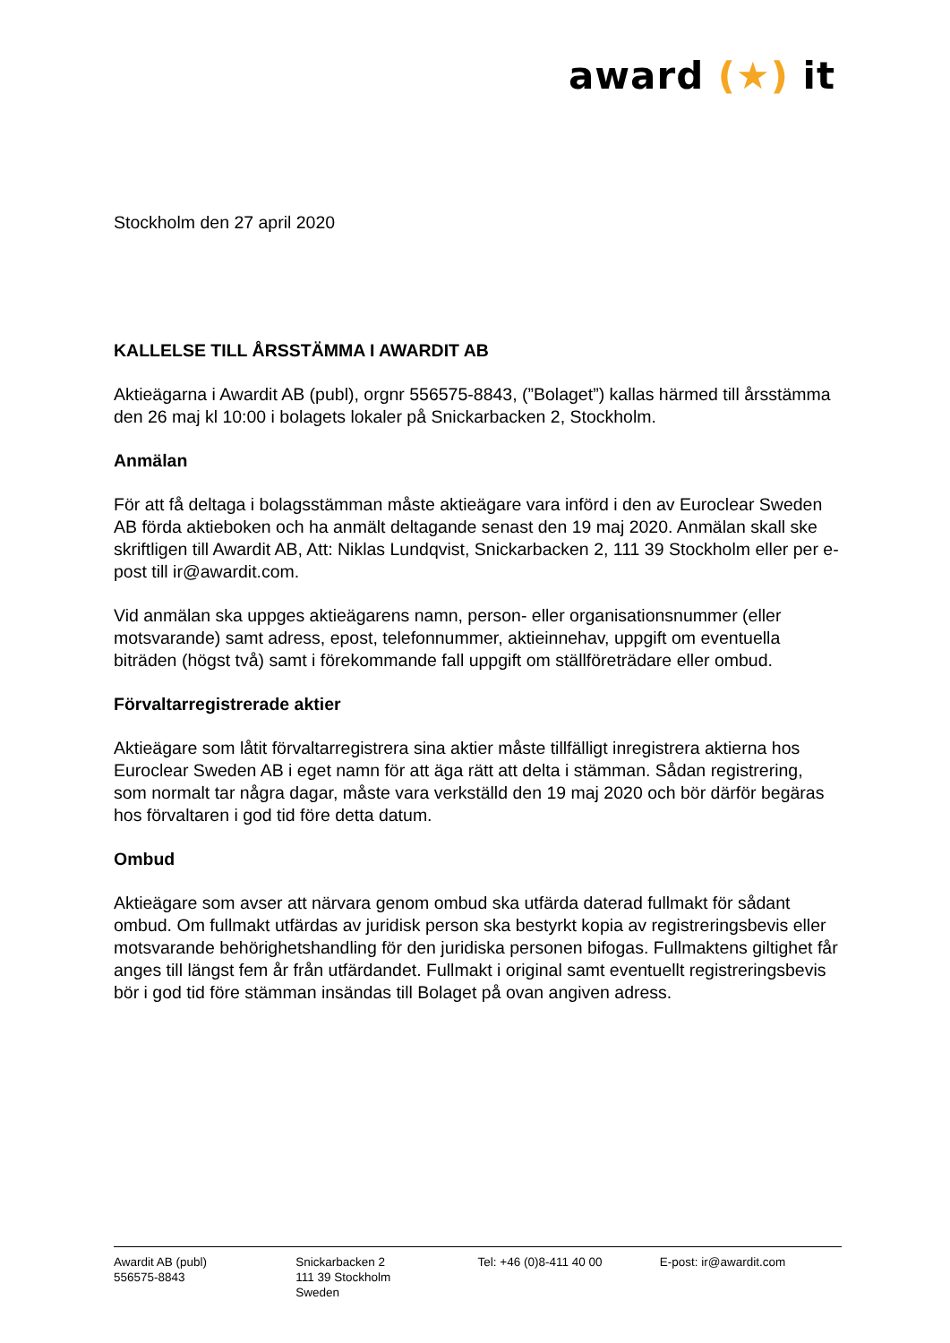award (★) it
Stockholm den 27 april 2020
KALLELSE TILL ÅRSSTÄMMA I AWARDIT AB
Aktieägarna i Awardit AB (publ), orgnr 556575-8843, (”Bolaget”) kallas härmed till årsstämma den 26 maj kl 10:00 i bolagets lokaler på Snickarbacken 2, Stockholm.
Anmälan
För att få deltaga i bolagsstämman måste aktieägare vara införd i den av Euroclear Sweden AB förda aktieboken och ha anmält deltagande senast den 19 maj 2020. Anmälan skall ske skriftligen till Awardit AB, Att: Niklas Lundqvist, Snickarbacken 2, 111 39 Stockholm eller per e-post till ir@awardit.com.
Vid anmälan ska uppges aktieägarens namn, person- eller organisationsnummer (eller motsvarande) samt adress, epost, telefonnummer, aktieinnehav, uppgift om eventuella biträden (högst två) samt i förekommande fall uppgift om ställföreträdare eller ombud.
Förvaltarregistrerade aktier
Aktieägare som låtit förvaltarregistrera sina aktier måste tillfälligt inregistrera aktierna hos Euroclear Sweden AB i eget namn för att äga rätt att delta i stämman. Sådan registrering, som normalt tar några dagar, måste vara verkställd den 19 maj 2020 och bör därför begäras hos förvaltaren i god tid före detta datum.
Ombud
Aktieägare som avser att närvara genom ombud ska utfärda daterad fullmakt för sådant ombud. Om fullmakt utfärdas av juridisk person ska bestyrkt kopia av registreringsbevis eller motsvarande behörighetshandling för den juridiska personen bifogas. Fullmaktens giltighet får anges till längst fem år från utfärdandet. Fullmakt i original samt eventuellt registreringsbevis bör i god tid före stämman insändas till Bolaget på ovan angiven adress.
Awardit AB (publ)
556575-8843
Snickarbacken 2
111 39 Stockholm
Sweden
Tel: +46 (0)8-411 40 00 E-post: ir@awardit.com